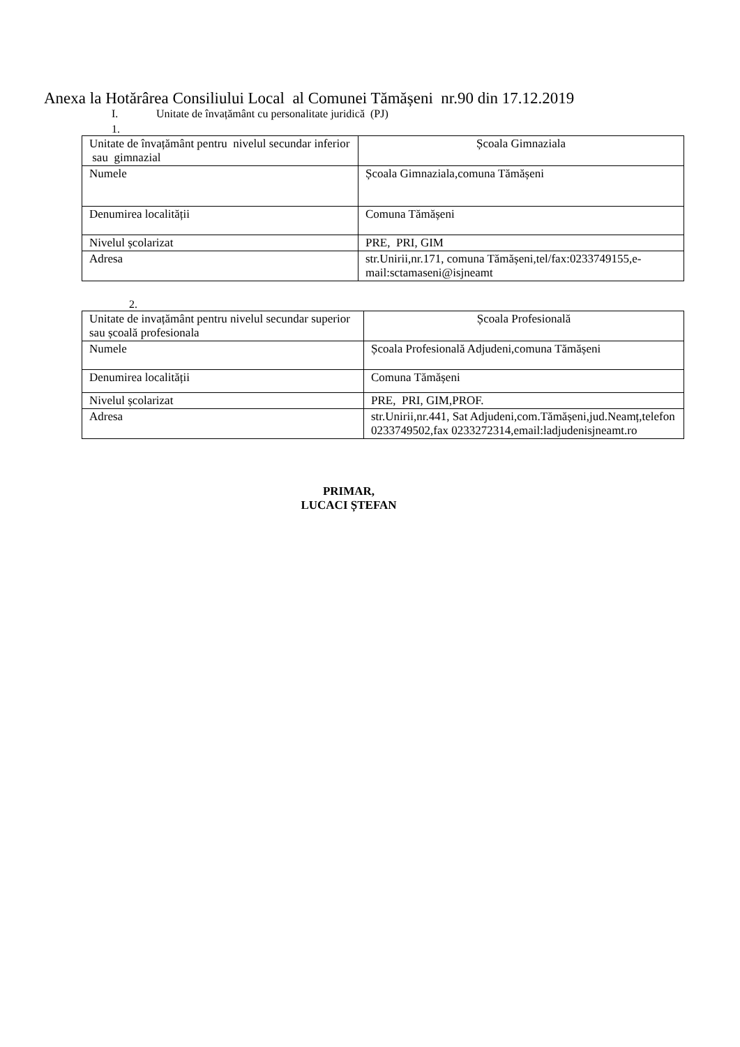Anexa la Hotărârea Consiliului Local al Comunei Tămășeni nr.90 din 17.12.2019
I. Unitate de învațământ cu personalitate juridică (PJ)
1.
| Unitate de învațământ pentru nivelul secundar inferior sau gimnazial | Școala Gimnaziala |
| Numele | Școala Gimnaziala,comuna Tămășeni |
| Denumirea localității | Comuna Tămășeni |
| Nivelul școlarizat | PRE, PRI, GIM |
| Adresa | str.Unirii,nr.171, comuna Tămășeni,tel/fax:0233749155,e-mail:sctamaseni@isjneamt |
2.
| Unitate de invațământ pentru nivelul secundar superior sau școală profesionala | Școala Profesională |
| Numele | Școala Profesională Adjudeni,comuna Tămășeni |
| Denumirea localității | Comuna Tămășeni |
| Nivelul școlarizat | PRE, PRI, GIM,PROF. |
| Adresa | str.Unirii,nr.441, Sat Adjudeni,com.Tămășeni,jud.Neamț,telefon 0233749502,fax 0233272314,email:ladjudenisjneamt.ro |
PRIMAR,
LUCACI ȘTEFAN